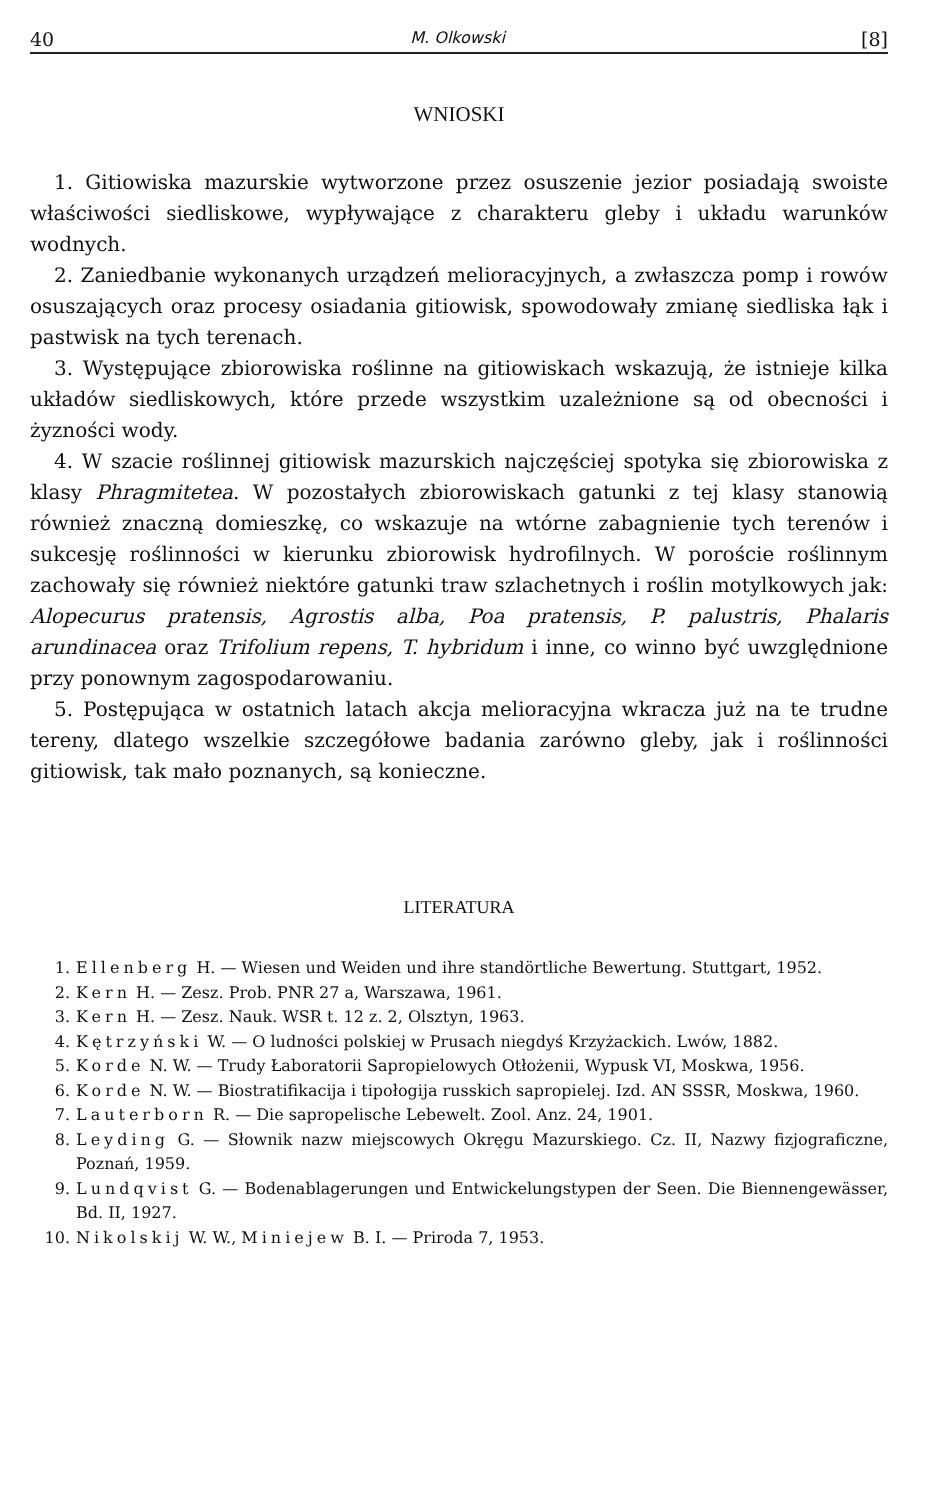40 M. Olkowski [8]
WNIOSKI
1. Gitiowiska mazurskie wytworzone przez osuszenie jezior posiadają swoiste właściwości siedliskowe, wypływające z charakteru gleby i układu warunków wodnych.
2. Zaniedbanie wykonanych urządzeń melioracyjnych, a zwłaszcza pomp i rowów osuszających oraz procesy osiadania gitiowisk, spowodowały zmianę siedliska łąk i pastwisk na tych terenach.
3. Występujące zbiorowiska roślinne na gitiowiskach wskazują, że istnieje kilka układów siedliskowych, które przede wszystkim uzależnione są od obecności i żyzności wody.
4. W szacie roślinnej gitiowisk mazurskich najczęściej spotyka się zbiorowiska z klasy Phragmitetea. W pozostałych zbiorowiskach gatunki z tej klasy stanowią również znaczną domieszkę, co wskazuje na wtórne zabagnienie tych terenów i sukcesję roślinności w kierunku zbiorowisk hydrofilnych. W poroście roślinnym zachowały się również niektóre gatunki traw szlachetnych i roślin motylkowych jak: Alopecurus pratensis, Agrostis alba, Poa pratensis, P. palustris, Phalaris arundinacea oraz Trifolium repens, T. hybridum i inne, co winno być uwzględnione przy ponownym zagospodarowaniu.
5. Postępująca w ostatnich latach akcja melioracyjna wkracza już na te trudne tereny, dlatego wszelkie szczegółowe badania zarówno gleby, jak i roślinności gitiowisk, tak mało poznanych, są konieczne.
LITERATURA
1. Ellenberg H. — Wiesen und Weiden und ihre standörtliche Bewertung. Stuttgart, 1952.
2. Kern H. — Zesz. Prob. PNR 27 a, Warszawa, 1961.
3. Kern H. — Zesz. Nauk. WSR t. 12 z. 2, Olsztyn, 1963.
4. Kętrzyński W. — O ludności polskiej w Prusach niegdyś Krzyżackich. Lwów, 1882.
5. Korde N. W. — Trudy Łaboratorii Sapropielowych Otłożenii, Wypusk VI, Moskwa, 1956.
6. Korde N. W. — Biostratifikacija i tipołogija russkich sapropielej. Izd. AN SSSR, Moskwa, 1960.
7. Lauterborn R. — Die sapropelische Lebewelt. Zool. Anz. 24, 1901.
8. Leyding G. — Słownik nazw miejscowych Okręgu Mazurskiego. Cz. II, Nazwy fizjograficzne, Poznań, 1959.
9. Lundqvist G. — Bodenablagerungen und Entwickelungstypen der Seen. Die Biennengewässer, Bd. II, 1927.
10. Nikolskij W. W., Miniejew B. I. — Priroda 7, 1953.